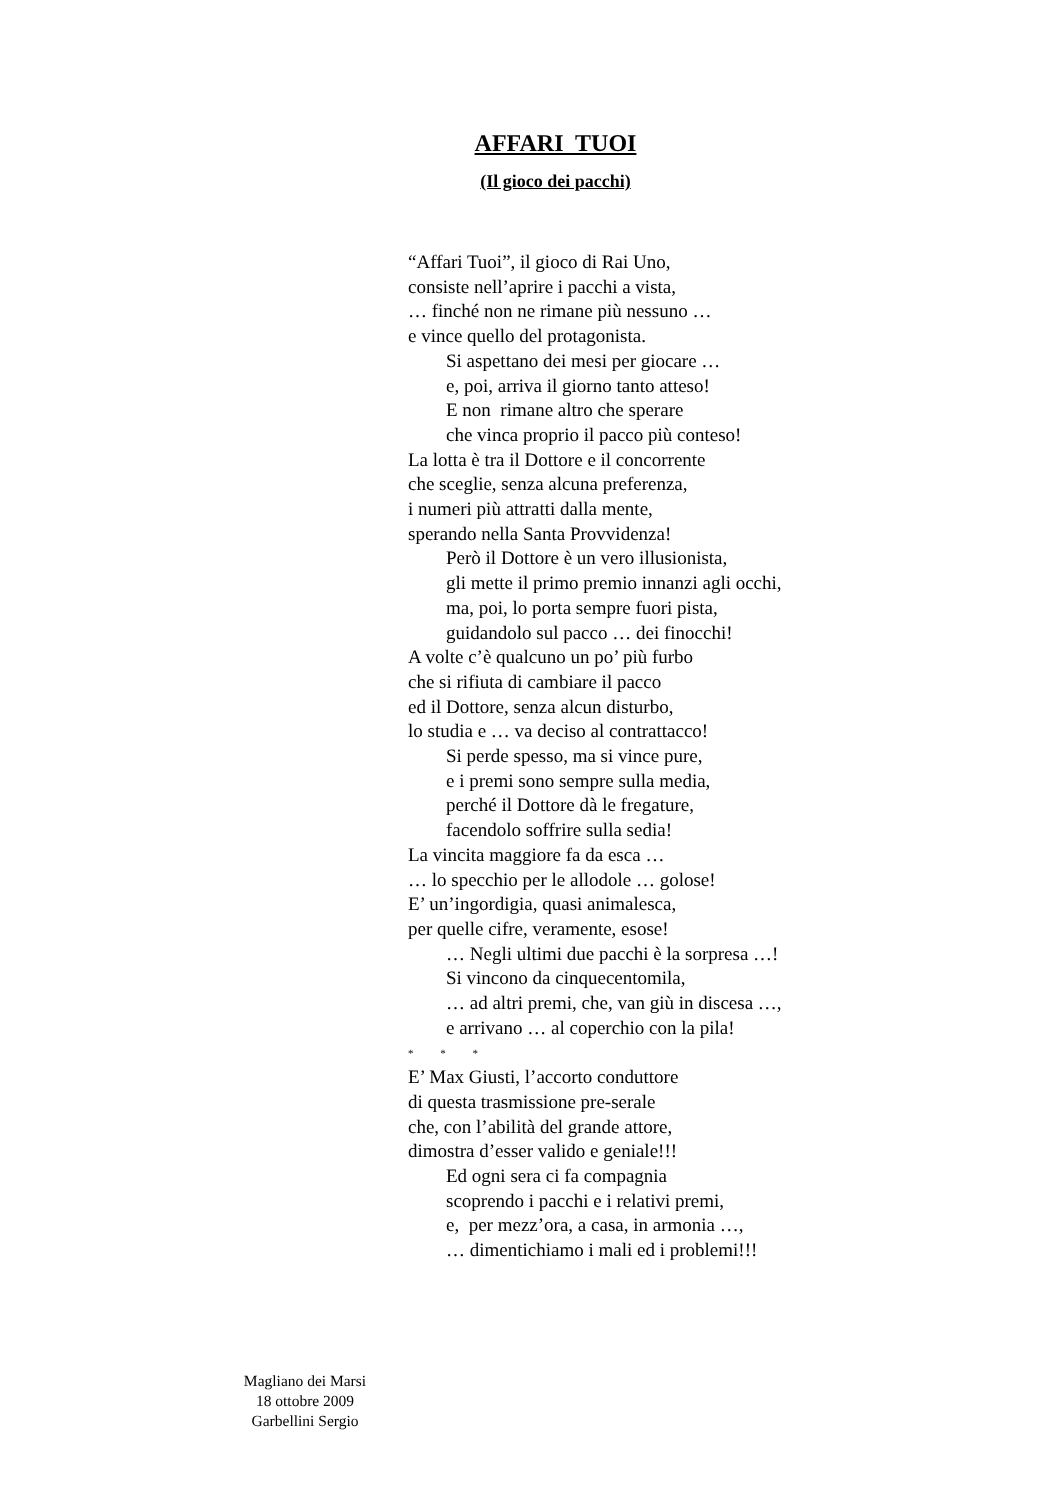AFFARI TUOI
(Il gioco dei pacchi)
“Affari Tuoi”, il gioco di Rai Uno,
consiste nell’aprire i pacchi a vista,
… finché non ne rimane più nessuno …
e vince quello del protagonista.
Si aspettano dei mesi per giocare …
e, poi, arriva il giorno tanto atteso!
E non rimane altro che sperare
che vinca proprio il pacco più conteso!
La lotta è tra il Dottore e il concorrente
che sceglie, senza alcuna preferenza,
i numeri più attratti dalla mente,
sperando nella Santa Provvidenza!
Però il Dottore è un vero illusionista,
gli mette il primo premio innanzi agli occhi,
ma, poi, lo porta sempre fuori pista,
guidandolo sul pacco … dei finocchi!
A volte c’è qualcuno un po’ più furbo
che si rifiuta di cambiare il pacco
ed il Dottore, senza alcun disturbo,
lo studia e … va deciso al contrattacco!
Si perde spesso, ma si vince pure,
e i premi sono sempre sulla media,
perché il Dottore dà le fregature,
facendolo soffrire sulla sedia!
La vincita maggiore fa da esca …
… lo specchio per le allodole … golose!
E’ un’ingordigia, quasi animalesca,
per quelle cifre, veramente, esose!
… Negli ultimi due pacchi è la sorpresa …!
Si vincono da cinquecentomila,
… ad altri premi, che, van giù in discesa …,
e arrivano … al coperchio con la pila!
* * *
E’ Max Giusti, l’accorto conduttore
di questa trasmissione pre-serale
che, con l’abilità del grande attore,
dimostra d’esser valido e geniale!!!
Ed ogni sera ci fa compagnia
scoprendo i pacchi e i relativi premi,
e, per mezz’ora, a casa, in armonia …,
… dimentichiamo i mali ed i problemi!!!
Magliano dei Marsi
18 ottobre 2009
Garbellini Sergio